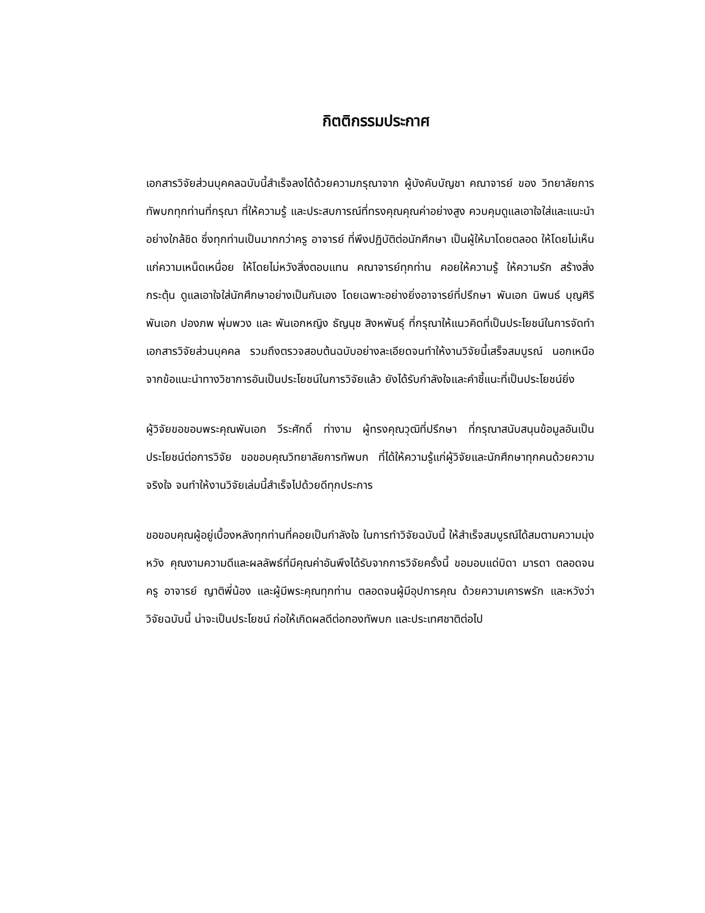กิตติกรรมประกาศ
เอกสารวิจัยส่วนบุคคลฉบับนี้สำเร็จลงได้ด้วยความกรุณาจาก ผู้บังคับบัญชา คณาจารย์ ของ วิทยาลัยการทัพบกทุกท่านที่กรุณา ที่ให้ความรู้ และประสบการณ์ที่ทรงคุณคุณค่าอย่างสูง ควบคุมดูแลเอาใจใส่และแนะนำอย่างใกล้ชิด ซึ่งทุกท่านเป็นมากกว่าครู อาจารย์ ที่พึงปฏิบัติต่อนักศึกษา เป็นผู้ให้มาโดยตลอด ให้โดยไม่เห็นแก่ความเหน็ดเหนื่อย ให้โดยไม่หวังสิ่งตอบแทน คณาจารย์ทุกท่าน คอยให้ความรู้ ให้ความรัก สร้างสิ่งกระตุ้น ดูแลเอาใจใส่นักศึกษาอย่างเป็นกันเอง โดยเฉพาะอย่างยิ่งอาจารย์ที่ปรึกษา พันเอก นิพนธ์ บุญศิริ พันเอก ปองภพ พุ่มพวง และ พันเอกหญิง ธัญนุช สิงหพันธุ์ ที่กรุณาให้แนวคิดที่เป็นประโยชน์ในการจัดทำเอกสารวิจัยส่วนบุคคล รวมถึงตรวจสอบต้นฉบับอย่างละเอียดจนทำให้งานวิจัยนี้เสร็จสมบูรณ์ นอกเหนือจากข้อแนะนำทางวิชาการอันเป็นประโยชน์ในการวิจัยแล้ว ยังได้รับกำลังใจและคำชี้แนะที่เป็นประโยชน์ยิ่ง
ผู้วิจัยขอขอบพระคุณพันเอก วีระศักดิ์ ท่างาม ผู้ทรงคุณวุฒิที่ปรึกษา ที่กรุณาสนับสนุนข้อมูลอันเป็นประโยชน์ต่อการวิจัย ขอขอบคุณวิทยาลัยการทัพบก ที่ได้ให้ความรู้แก่ผู้วิจัยและนักศึกษาทุกคนด้วยความจริงใจ จนทำให้งานวิจัยเล่มนี้สำเร็จไปด้วยดีทุกประการ
ขอขอบคุณผู้อยู่เบื้องหลังทุกท่านที่คอยเป็นกำลังใจ ในการทำวิจัยฉบับนี้ ให้สำเร็จสมบูรณ์ได้สมตามความมุ่งหวัง คุณงามความดีและผลลัพธ์ที่มีคุณค่าอันพึงได้รับจากการวิจัยครั้งนี้ ขอมอบแด่บิดา มารดา ตลอดจนครู อาจารย์ ญาติพี่น้อง และผู้มีพระคุณทุกท่าน ตลอดจนผู้มีอุปการคุณ ด้วยความเคารพรัก และหวังว่าวิจัยฉบับนี้ น่าจะเป็นประโยชน์ ก่อให้เกิดผลดีต่อกองทัพบก และประเทศชาติต่อไป